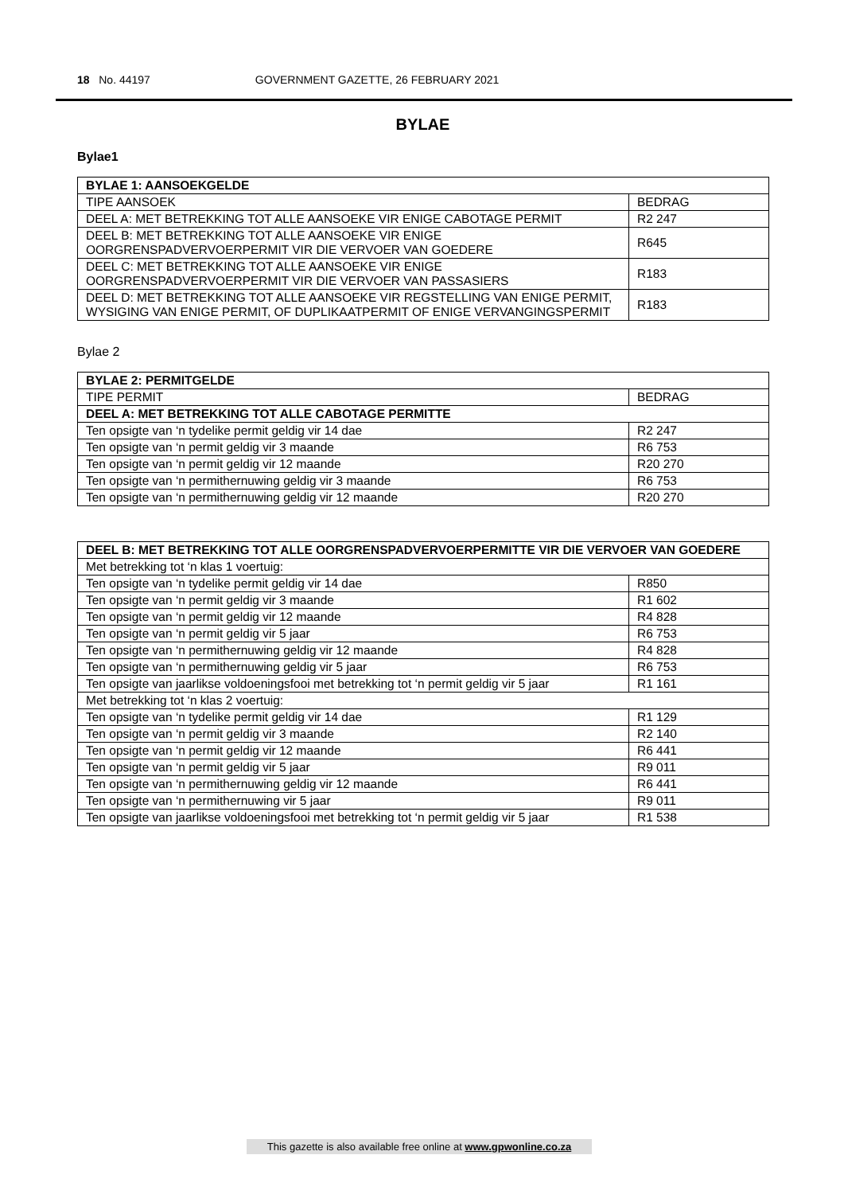18 No. 44197 GOVERNMENT GAZETTE, 26 FEBRUARY 2021
BYLAE
Bylae1
| BYLAE 1: AANSOEKGELDE | |
| --- | --- |
| TIPE AANSOEK | BEDRAG |
| DEEL A: MET BETREKKING TOT ALLE AANSOEKE VIR ENIGE CABOTAGE PERMIT | R2 247 |
| DEEL B: MET BETREKKING TOT ALLE AANSOEKE VIR ENIGE OORGRENSPADVERVOERPERMIT VIR DIE VERVOER VAN GOEDERE | R645 |
| DEEL C: MET BETREKKING TOT ALLE AANSOEKE VIR ENIGE OORGRENSPADVERVOERPERMIT VIR DIE VERVOER VAN PASSASIERS | R183 |
| DEEL D: MET BETREKKING TOT ALLE AANSOEKE VIR REGSTELLING VAN ENIGE PERMIT, WYSIGING VAN ENIGE PERMIT, OF DUPLIKAATPERMIT OF ENIGE VERVANGINGSPERMIT | R183 |
Bylae 2
| BYLAE 2: PERMITGELDE | |
| --- | --- |
| TIPE PERMIT | BEDRAG |
| DEEL A: MET BETREKKING TOT ALLE CABOTAGE PERMITTE | |
| Ten opsigte van ‘n tydelike permit geldig vir 14 dae | R2 247 |
| Ten opsigte van ‘n permit geldig vir 3 maande | R6 753 |
| Ten opsigte van ‘n permit geldig vir 12 maande | R20 270 |
| Ten opsigte van ‘n permithernuwing geldig vir 3 maande | R6 753 |
| Ten opsigte van ‘n permithernuwing geldig vir 12 maande | R20 270 |
| DEEL B: MET BETREKKING TOT ALLE OORGRENSPADVERVOERPERMITTE VIR DIE VERVOER VAN GOEDERE | |
| --- | --- |
| Met betrekking tot ‘n klas 1 voertuig: | |
| Ten opsigte van ‘n tydelike permit geldig vir 14 dae | R850 |
| Ten opsigte van ‘n permit geldig vir 3 maande | R1 602 |
| Ten opsigte van ‘n permit geldig vir 12 maande | R4 828 |
| Ten opsigte van ‘n permit geldig vir 5 jaar | R6 753 |
| Ten opsigte van ‘n permithernuwing geldig vir 12 maande | R4 828 |
| Ten opsigte van ‘n permithernuwing geldig vir 5 jaar | R6 753 |
| Ten opsigte van jaarlikse voldoeningsfooi met betrekking tot ‘n permit geldig vir 5 jaar | R1 161 |
| Met betrekking tot ‘n klas 2 voertuig: | |
| Ten opsigte van ‘n tydelike permit geldig vir 14 dae | R1 129 |
| Ten opsigte van ‘n permit geldig vir 3 maande | R2 140 |
| Ten opsigte van ‘n permit geldig vir 12 maande | R6 441 |
| Ten opsigte van ‘n permit geldig vir 5 jaar | R9 011 |
| Ten opsigte van ‘n permithernuwing geldig vir 12 maande | R6 441 |
| Ten opsigte van ‘n permithernuwing vir 5 jaar | R9 011 |
| Ten opsigte van jaarlikse voldoeningsfooi met betrekking tot ‘n permit geldig vir 5 jaar | R1 538 |
This gazette is also available free online at www.gpwonline.co.za